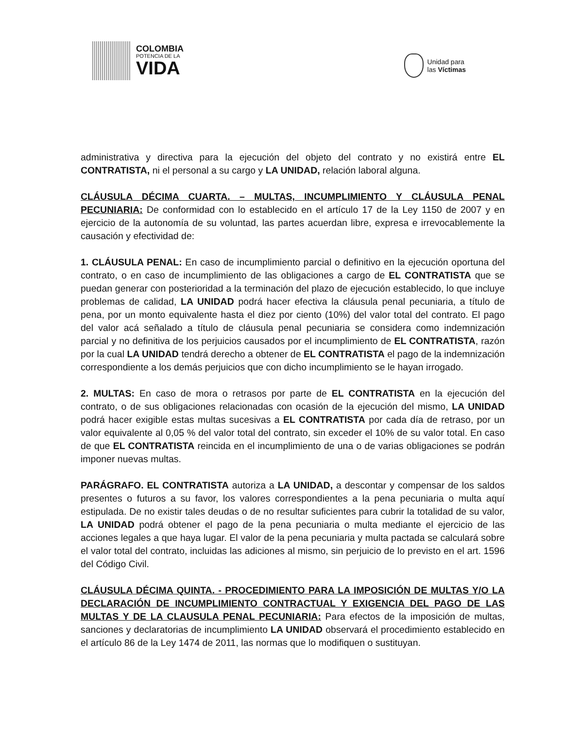COLOMBIA
POTENCIA DE LA
VIDA
Unidad para
las Víctimas
administrativa y directiva para la ejecución del objeto del contrato y no existirá entre EL CONTRATISTA, ni el personal a su cargo y LA UNIDAD, relación laboral alguna.
CLÁUSULA DÉCIMA CUARTA. – MULTAS, INCUMPLIMIENTO Y CLÁUSULA PENAL PECUNIARIA: De conformidad con lo establecido en el artículo 17 de la Ley 1150 de 2007 y en ejercicio de la autonomía de su voluntad, las partes acuerdan libre, expresa e irrevocablemente la causación y efectividad de:
1. CLÁUSULA PENAL: En caso de incumplimiento parcial o definitivo en la ejecución oportuna del contrato, o en caso de incumplimiento de las obligaciones a cargo de EL CONTRATISTA que se puedan generar con posterioridad a la terminación del plazo de ejecución establecido, lo que incluye problemas de calidad, LA UNIDAD podrá hacer efectiva la cláusula penal pecuniaria, a título de pena, por un monto equivalente hasta el diez por ciento (10%) del valor total del contrato. El pago del valor acá señalado a título de cláusula penal pecuniaria se considera como indemnización parcial y no definitiva de los perjuicios causados por el incumplimiento de EL CONTRATISTA, razón por la cual LA UNIDAD tendrá derecho a obtener de EL CONTRATISTA el pago de la indemnización correspondiente a los demás perjuicios que con dicho incumplimiento se le hayan irrogado.
2. MULTAS: En caso de mora o retrasos por parte de EL CONTRATISTA en la ejecución del contrato, o de sus obligaciones relacionadas con ocasión de la ejecución del mismo, LA UNIDAD podrá hacer exigible estas multas sucesivas a EL CONTRATISTA por cada día de retraso, por un valor equivalente al 0,05 % del valor total del contrato, sin exceder el 10% de su valor total. En caso de que EL CONTRATISTA reincida en el incumplimiento de una o de varias obligaciones se podrán imponer nuevas multas.
PARÁGRAFO. EL CONTRATISTA autoriza a LA UNIDAD, a descontar y compensar de los saldos presentes o futuros a su favor, los valores correspondientes a la pena pecuniaria o multa aquí estipulada. De no existir tales deudas o de no resultar suficientes para cubrir la totalidad de su valor, LA UNIDAD podrá obtener el pago de la pena pecuniaria o multa mediante el ejercicio de las acciones legales a que haya lugar. El valor de la pena pecuniaria y multa pactada se calculará sobre el valor total del contrato, incluidas las adiciones al mismo, sin perjuicio de lo previsto en el art. 1596 del Código Civil.
CLÁUSULA DÉCIMA QUINTA. - PROCEDIMIENTO PARA LA IMPOSICIÓN DE MULTAS Y/O LA DECLARACIÓN DE INCUMPLIMIENTO CONTRACTUAL Y EXIGENCIA DEL PAGO DE LAS MULTAS Y DE LA CLAUSULA PENAL PECUNIARIA: Para efectos de la imposición de multas, sanciones y declaratorias de incumplimiento LA UNIDAD observará el procedimiento establecido en el artículo 86 de la Ley 1474 de 2011, las normas que lo modifiquen o sustituyan.